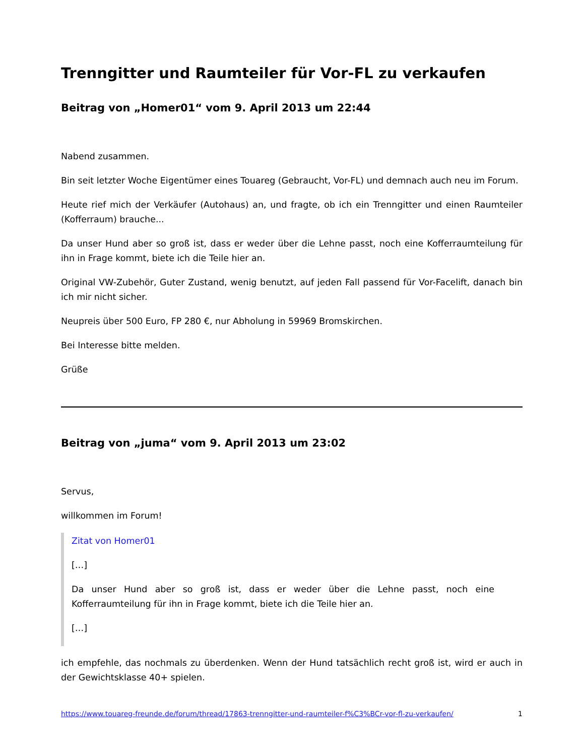Trenngitter und Raumteiler für Vor-FL zu verkaufen
Beitrag von „Homer01“ vom 9. April 2013 um 22:44
Nabend zusammen.
Bin seit letzter Woche Eigentümer eines Touareg (Gebraucht, Vor-FL) und demnach auch neu im Forum.
Heute rief mich der Verkäufer (Autohaus) an, und fragte, ob ich ein Trenngitter und einen Raumteiler (Kofferraum) brauche...
Da unser Hund aber so groß ist, dass er weder über die Lehne passt, noch eine Kofferraumteilung für ihn in Frage kommt, biete ich die Teile hier an.
Original VW-Zubehör, Guter Zustand, wenig benutzt, auf jeden Fall passend für Vor-Facelift, danach bin ich mir nicht sicher.
Neupreis über 500 Euro, FP 280 €, nur Abholung in 59969 Bromskirchen.
Bei Interesse bitte melden.
Grüße
Beitrag von „juma“ vom 9. April 2013 um 23:02
Servus,
willkommen im Forum!
Zitat von Homer01
[…]
Da unser Hund aber so groß ist, dass er weder über die Lehne passt, noch eine Kofferraumteilung für ihn in Frage kommt, biete ich die Teile hier an.
[…]
ich empfehle, das nochmals zu überdenken. Wenn der Hund tatsächlich recht groß ist, wird er auch in der Gewichtsklasse 40+ spielen.
https://www.touareg-freunde.de/forum/thread/17863-trenngitter-und-raumteiler-f%C3%BCr-vor-fl-zu-verkaufen/ 1